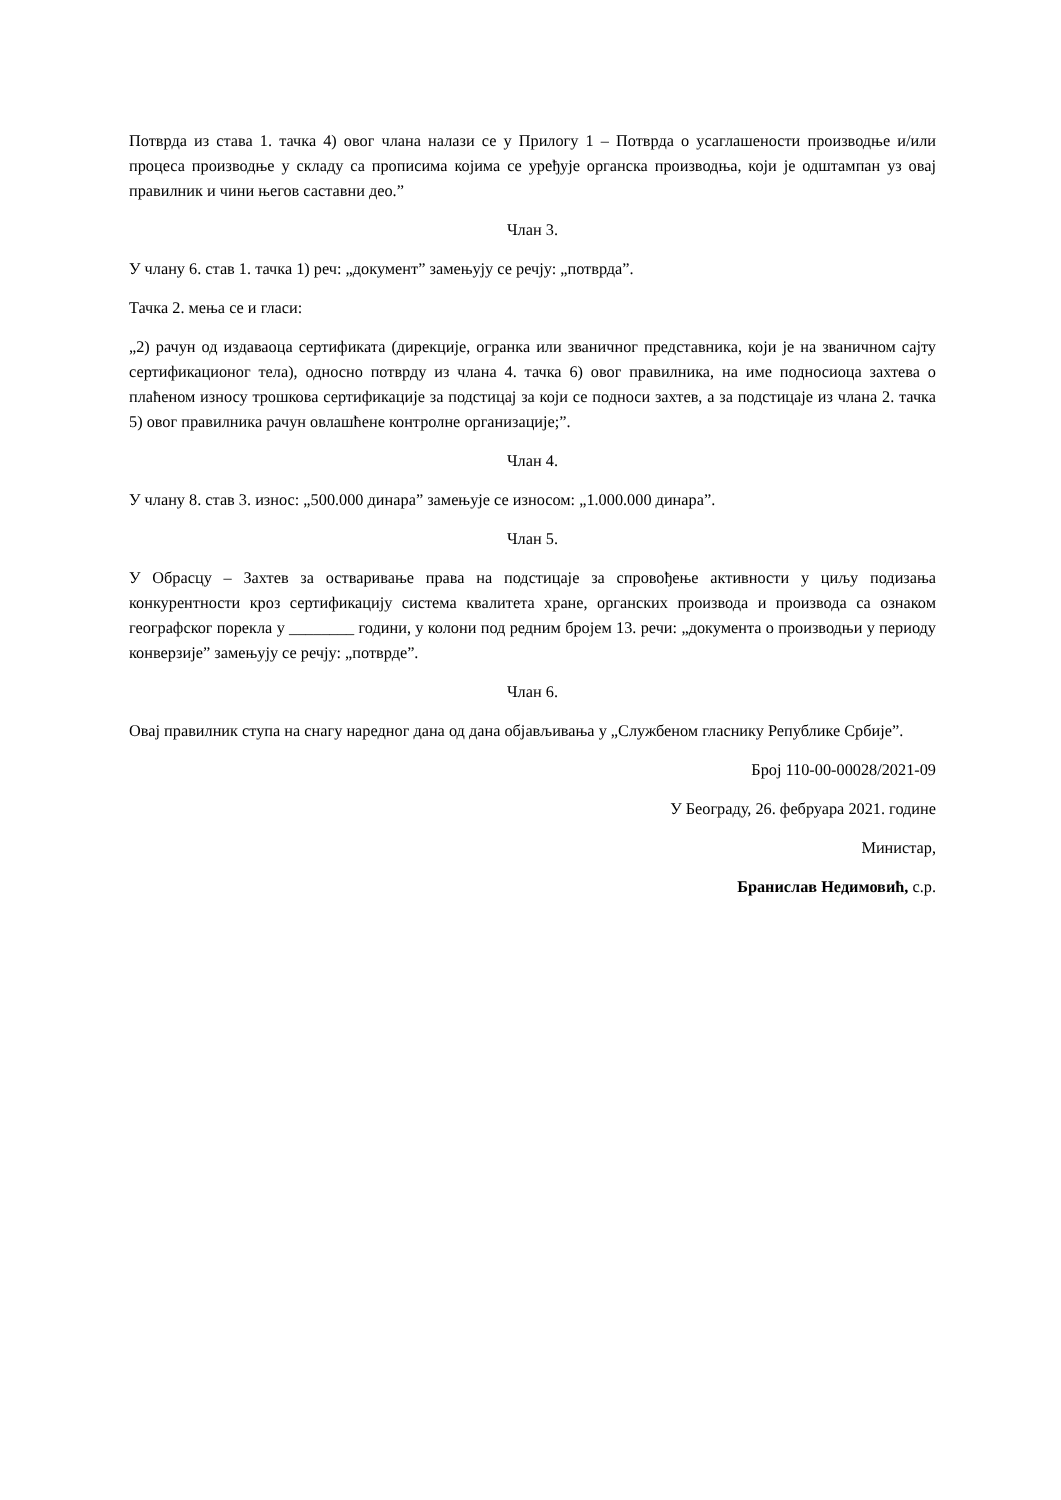Потврда из става 1. тачка 4) овог члана налази се у Прилогу 1 – Потврда о усаглашености производње и/или процеса производње у складу са прописима којима се уређује органска производња, који је одштампан уз овај правилник и чини његов саставни део.”
Члан 3.
У члану 6. став 1. тачка 1) реч: „документ” замењују се речју: „потврда”.
Тачка 2. мења се и гласи:
„2) рачун од издаваоца сертификата (дирекције, огранка или званичног представника, који је на званичном сајту сертификационог тела), односно потврду из члана 4. тачка 6) овог правилника, на име подносиоца захтева о плаћеном износу трошкова сертификације за подстицај за који се подноси захтев, а за подстицаје из члана 2. тачка 5) овог правилника рачун овлашћене контролне организације;”.
Члан 4.
У члану 8. став 3. износ: „500.000 динара” замењује се износом: „1.000.000 динара”.
Члан 5.
У Обрасцу – Захтев за остваривање права на подстицаје за спровођење активности у циљу подизања конкурентности кроз сертификацију система квалитета хране, органских производа и производа са ознаком географског порекла у ________ години, у колони под редним бројем 13. речи: „документа о производњи у периоду конверзије” замењују се речју: „потврде”.
Члан 6.
Овај правилник ступа на снагу наредног дана од дана објављивања у „Службеном гласнику Републике Србије”.
Број 110-00-00028/2021-09
У Београду, 26. фебруара 2021. године
Министар,
Бранислав Недимовић, с.р.